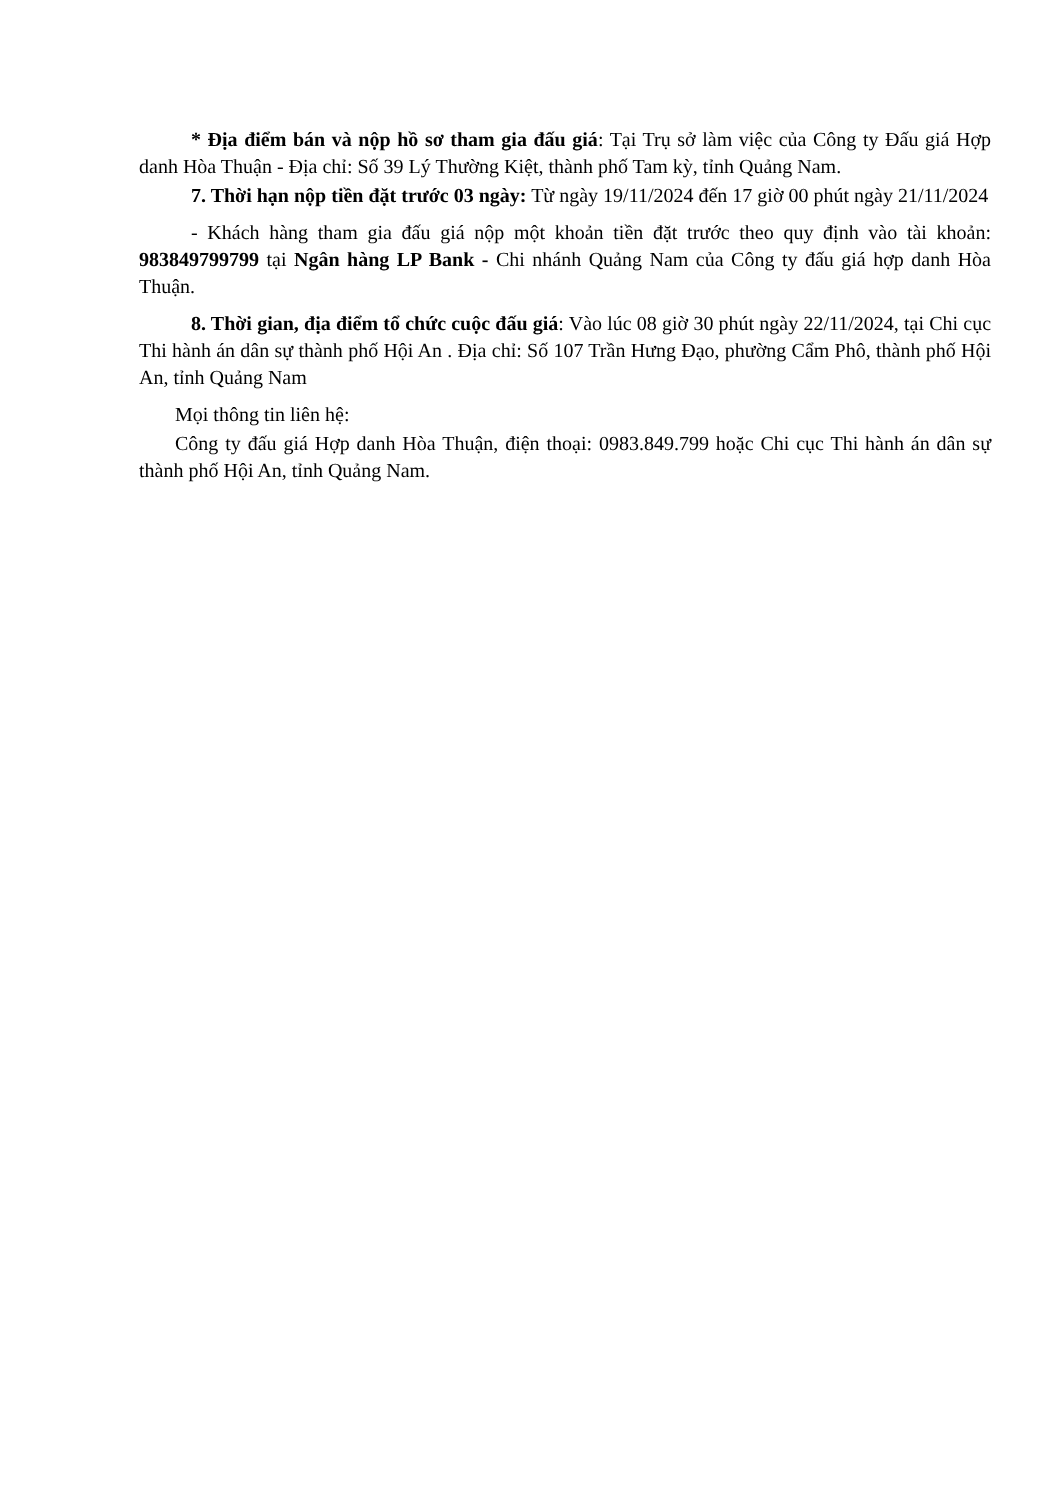* Địa điểm bán và nộp hồ sơ tham gia đấu giá: Tại Trụ sở làm việc của Công ty Đấu giá Hợp danh Hòa Thuận - Địa chỉ: Số 39 Lý Thường Kiệt, thành phố Tam kỳ, tỉnh Quảng Nam.
7. Thời hạn nộp tiền đặt trước 03 ngày: Từ ngày 19/11/2024 đến 17 giờ 00 phút ngày 21/11/2024
- Khách hàng tham gia đấu giá nộp một khoản tiền đặt trước theo quy định vào tài khoản: 983849799799 tại Ngân hàng LP Bank - Chi nhánh Quảng Nam của Công ty đấu giá hợp danh Hòa Thuận.
8. Thời gian, địa điểm tổ chức cuộc đấu giá: Vào lúc 08 giờ 30 phút ngày 22/11/2024, tại Chi cục Thi hành án dân sự thành phố Hội An . Địa chỉ: Số 107 Trần Hưng Đạo, phường Cẩm Phô, thành phố Hội An, tỉnh Quảng Nam
Mọi thông tin liên hệ:
Công ty đấu giá Hợp danh Hòa Thuận, điện thoại: 0983.849.799 hoặc Chi cục Thi hành án dân sự thành phố Hội An, tỉnh Quảng Nam.